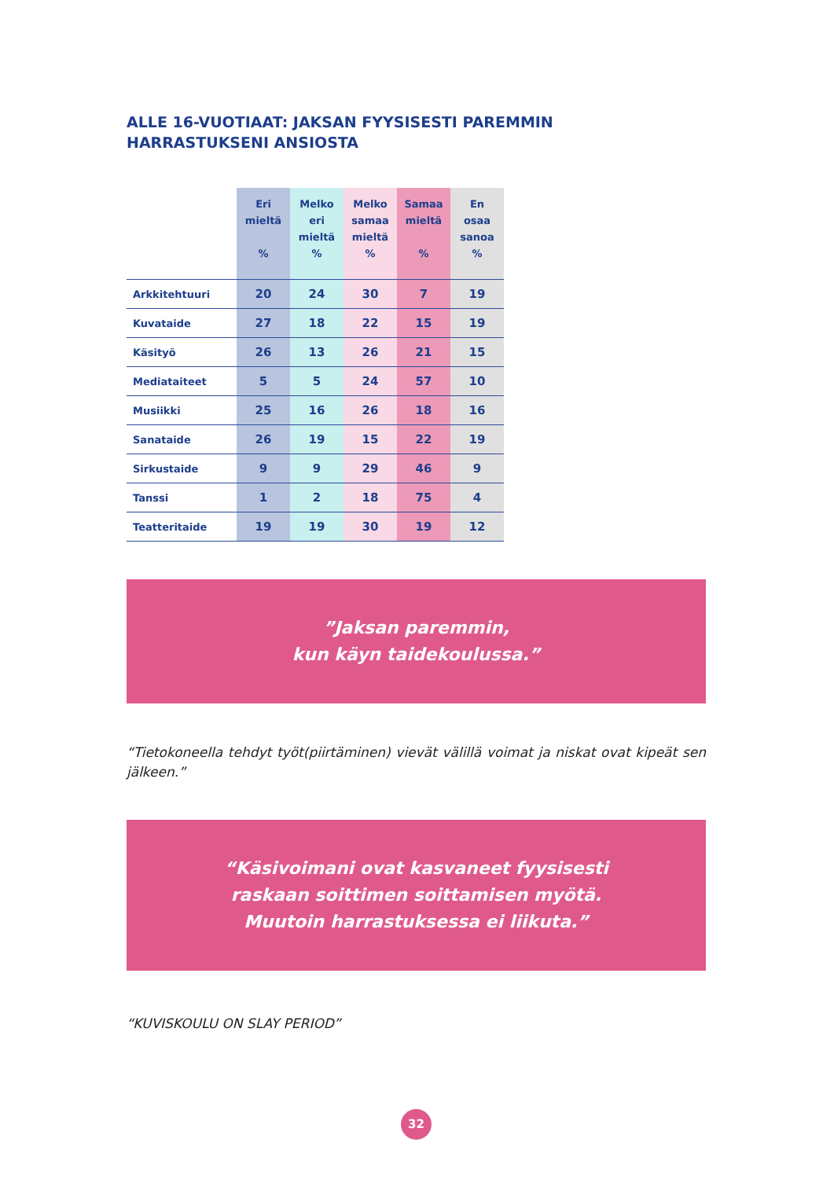ALLE 16-VUOTIAAT: JAKSAN FYYSISESTI PAREMMIN
HARRASTUKSENI ANSIOSTA
| | Eri mieltä % | Melko eri mieltä % | Melko samaa mieltä % | Samaa mieltä % | En osaa sanoa % |
| --- | --- | --- | --- | --- | --- |
| Arkkitehtuuri | 20 | 24 | 30 | 7 | 19 |
| Kuvataide | 27 | 18 | 22 | 15 | 19 |
| Käsityö | 26 | 13 | 26 | 21 | 15 |
| Mediataiteet | 5 | 5 | 24 | 57 | 10 |
| Musiikki | 25 | 16 | 26 | 18 | 16 |
| Sanataide | 26 | 19 | 15 | 22 | 19 |
| Sirkustaide | 9 | 9 | 29 | 46 | 9 |
| Tanssi | 1 | 2 | 18 | 75 | 4 |
| Teatteritaide | 19 | 19 | 30 | 19 | 12 |
”Jaksan paremmin,
kun käyn taidekoulussa.”
“Tietokoneella tehdyt työt(piirtäminen) vievät välillä voimat ja niskat ovat kipeät sen jälkeen.”
“Käsivoimani ovat kasvaneet fyysisesti
raskaan soittimen soittamisen myötä.
Muutoin harrastuksessa ei liikuta.”
“KUVISKOULU ON SLAY PERIOD”
32